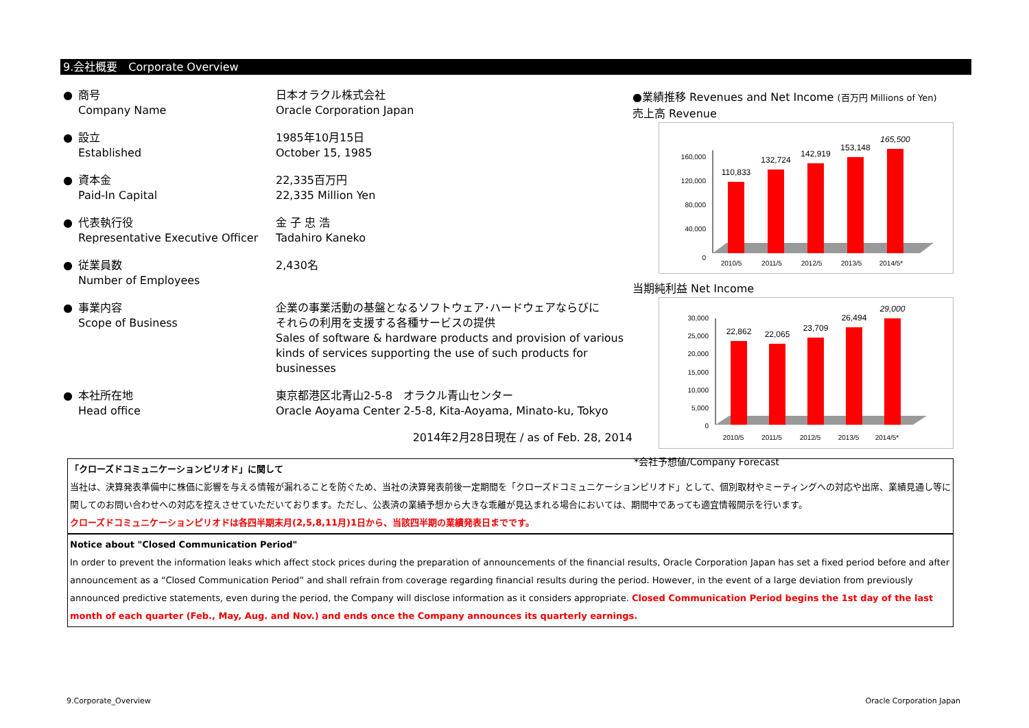9.会社概要　Corporate Overview
| ● | 商号 Company Name | 日本オラクル株式会社 Oracle Corporation Japan |
| ● | 設立 Established | 1985年10月15日 October 15, 1985 |
| ● | 資本金 Paid-In Capital | 22,335百万円 22,335 Million Yen |
| ● | 代表執行役 Representative Executive Officer | 金 子 忠 浩 Tadahiro Kaneko |
| ● | 従業員数 Number of Employees | 2,430名 |
| ● | 事業内容 Scope of Business | 企業の事業活動の基盤となるソフトウェア･ハードウェアならびに それらの利用を支援する各種サービスの提供 Sales of software & hardware products and provision of various kinds of services supporting the use of such products for businesses |
| ● | 本社所在地 Head office | 東京都港区北青山2-5-8 オラクル青山センター Oracle Aoyama Center 2-5-8, Kita-Aoyama, Minato-ku, Tokyo |
2014年2月28日現在 / as of Feb. 28, 2014
●業績推移 Revenues and Net Income (百万円 Millions of Yen)
売上高 Revenue
0
40,000
80,000
120,000
160,000
110,833
132,724
142,919
153,148
165,500
2010/5
2011/5
2012/5
2013/5
2014/5*
当期純利益 Net Income
0
5,000
10,000
15,000
20,000
25,000
30,000
22,862
22,065
23,709
26,494
29,000
2010/5
2011/5
2012/5
2013/5
2014/5*
*会社予想値/Company Forecast
「クローズドコミュニケーションピリオド」に関して
当社は、決算発表準備中に株価に影響を与える情報が漏れることを防ぐため、当社の決算発表前後一定期間を「クローズドコミュニケーションピリオド」として、個別取材やミーティングへの対応や出席、業績見通し等に関してのお問い合わせへの対応を控えさせていただいております。ただし、公表済の業績予想から大きな乖離が見込まれる場合においては、期間中であっても適宜情報開示を行います。
クローズドコミュニケーションピリオドは各四半期末月(2,5,8,11月)1日から、当該四半期の業績発表日までです。
Notice about "Closed Communication Period"
In order to prevent the information leaks which affect stock prices during the preparation of announcements of the financial results, Oracle Corporation Japan has set a fixed period before and after announcement as a “Closed Communication Period” and shall refrain from coverage regarding financial results during the period. However, in the event of a large deviation from previously announced predictive statements, even during the period, the Company will disclose information as it considers appropriate. Closed Communication Period begins the 1st day of the last month of each quarter (Feb., May, Aug. and Nov.) and ends once the Company announces its quarterly earnings.
9.Corporate_Overview Oracle Corporation Japan